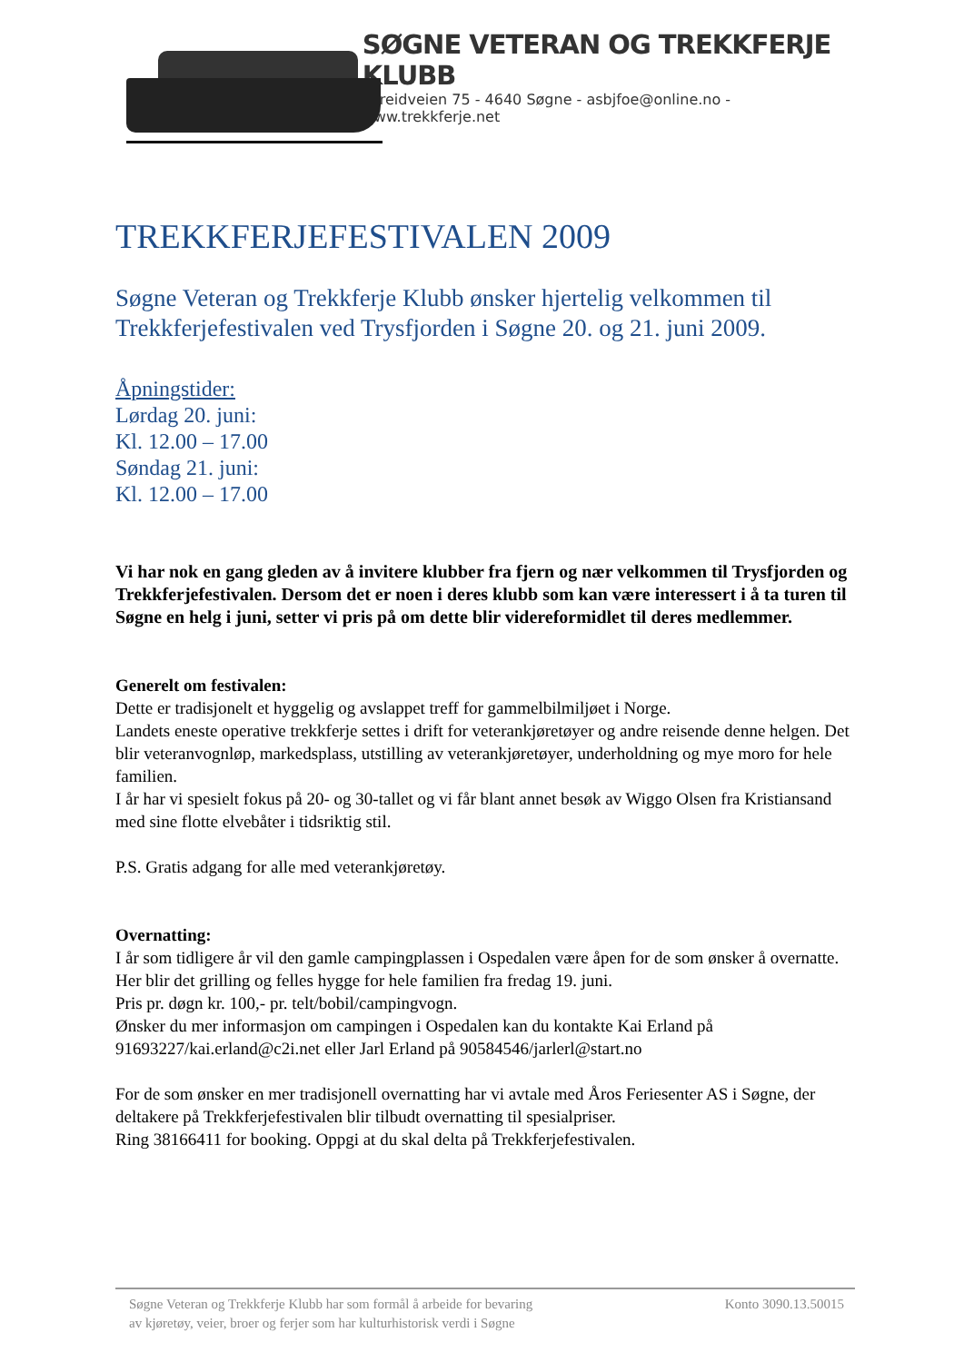SØGNE VETERAN OG TREKKFERJE KLUBB
Føreidveien 75 - 4640 Søgne - asbjfoe@online.no - www.trekkferje.net
TREKKFERJEFESTIVALEN 2009
Søgne Veteran og Trekkferje Klubb ønsker hjertelig velkommen til Trekkferjefestivalen ved Trysfjorden i Søgne 20. og 21. juni 2009.
Åpningstider:
Lørdag 20. juni:
Kl. 12.00 – 17.00
Søndag 21. juni:
Kl. 12.00 – 17.00
Vi har nok en gang gleden av å invitere klubber fra fjern og nær velkommen til Trysfjorden og Trekkferjefestivalen. Dersom det er noen i deres klubb som kan være interessert i å ta turen til Søgne en helg i juni, setter vi pris på om dette blir videreformidlet til deres medlemmer.
Generelt om festivalen:
Dette er tradisjonelt et hyggelig og avslappet treff for gammelbilmiljøet i Norge.
Landets eneste operative trekkferje settes i drift for veterankjøretøyer og andre reisende denne helgen. Det blir veteranvognløp, markedsplass, utstilling av veterankjøretøyer, underholdning og mye moro for hele familien.
I år har vi spesielt fokus på 20- og 30-tallet og vi får blant annet besøk av Wiggo Olsen fra Kristiansand med sine flotte elvebåter i tidsriktig stil.
P.S. Gratis adgang for alle med veterankjøretøy.
Overnatting:
I år som tidligere år vil den gamle campingplassen i Ospedalen være åpen for de som ønsker å overnatte. Her blir det grilling og felles hygge for hele familien fra fredag 19. juni.
Pris pr. døgn kr. 100,- pr. telt/bobil/campingvogn.
Ønsker du mer informasjon om campingen i Ospedalen kan du kontakte Kai Erland på 91693227/kai.erland@c2i.net eller Jarl Erland på 90584546/jarlerl@start.no
For de som ønsker en mer tradisjonell overnatting har vi avtale med Åros Feriesenter AS i Søgne, der deltakere på Trekkferjefestivalen blir tilbudt overnatting til spesialpriser.
Ring 38166411 for booking. Oppgi at du skal delta på Trekkferjefestivalen.
Søgne Veteran og Trekkferje Klubb har som formål å arbeide for bevaring
av kjøretøy, veier, broer og ferjer som har kulturhistorisk verdi i Søgne
Konto 3090.13.50015